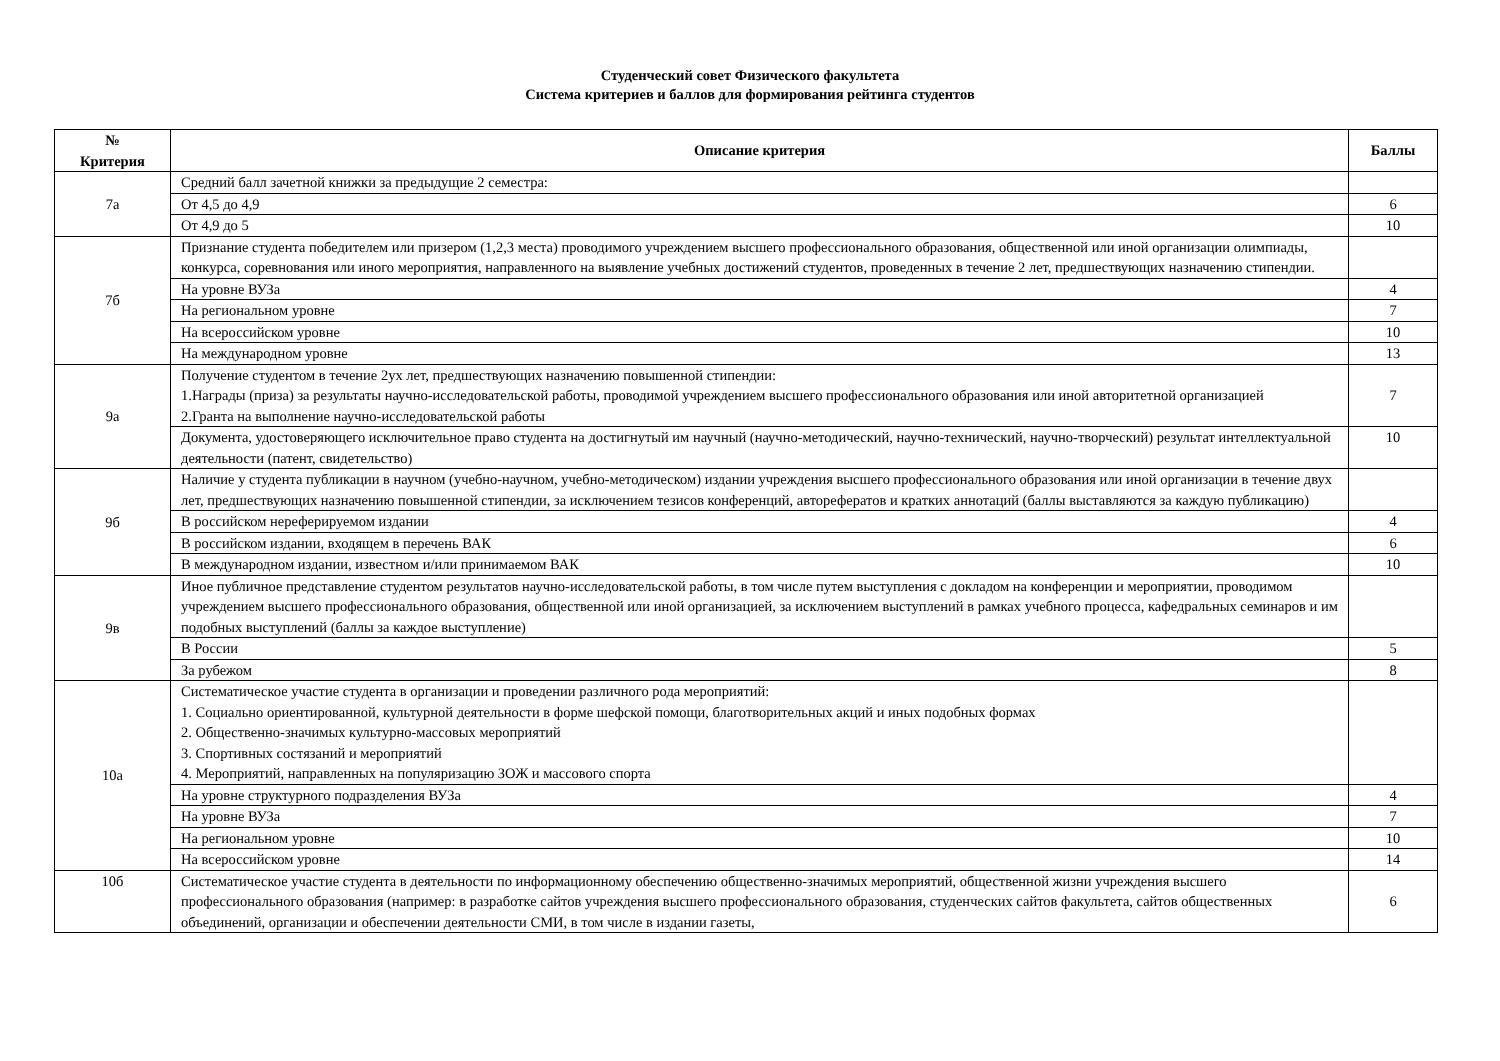Студенческий совет Физического факультета
Система критериев и баллов для формирования рейтинга студентов
| № Критерия | Описание критерия | Баллы |
| --- | --- | --- |
| 7а | Средний балл зачетной книжки за предыдущие 2 семестра: | |
| | От 4,5 до 4,9 | 6 |
| | От 4,9 до 5 | 10 |
| 7б | Признание студента победителем или призером (1,2,3 места) проводимого учреждением высшего профессионального образования, общественной или иной организации олимпиады, конкурса, соревнования или иного мероприятия, направленного на выявление учебных достижений студентов, проведенных в течение 2 лет, предшествующих назначению стипендии. | |
| | На уровне ВУЗа | 4 |
| | На региональном уровне | 7 |
| | На всероссийском уровне | 10 |
| | На международном уровне | 13 |
| 9а | Получение студентом в течение 2ух лет, предшествующих назначению повышенной стипендии: 1.Награды (приза) за результаты научно-исследовательской работы, проводимой учреждением высшего профессионального образования или иной авторитетной организацией 2.Гранта на выполнение научно-исследовательской работы | 7 |
| | Документа, удостоверяющего исключительное право студента на достигнутый им научный (научно-методический, научно-технический, научно-творческий) результат интеллектуальной деятельности (патент, свидетельство) | 10 |
| 9б | Наличие у студента публикации в научном (учебно-научном, учебно-методическом) издании учреждения высшего профессионального образования или иной организации в течение двух лет, предшествующих назначению повышенной стипендии, за исключением тезисов конференций, авторефератов и кратких аннотаций (баллы выставляются за каждую публикацию) | |
| | В российском нереферируемом издании | 4 |
| | В российском издании, входящем в перечень ВАК | 6 |
| | В международном издании, известном и/или принимаемом ВАК | 10 |
| 9в | Иное публичное представление студентом результатов научно-исследовательской работы, в том числе путем выступления с докладом на конференции и мероприятии, проводимом учреждением высшего профессионального образования, общественной или иной организацией, за исключением выступлений в рамках учебного процесса, кафедральных семинаров и им подобных выступлений (баллы за каждое выступление) | |
| | В России | 5 |
| | За рубежом | 8 |
| 10а | Систематическое участие студента в организации и проведении различного рода мероприятий: 1. Социально ориентированной, культурной деятельности в форме шефской помощи, благотворительных акций и иных подобных формах 2. Общественно-значимых культурно-массовых мероприятий 3. Спортивных состязаний и мероприятий 4. Мероприятий, направленных на популяризацию ЗОЖ и массового спорта | |
| | На уровне структурного подразделения ВУЗа | 4 |
| | На уровне ВУЗа | 7 |
| | На региональном уровне | 10 |
| | На всероссийском уровне | 14 |
| 10б | Систематическое участие студента в деятельности по информационному обеспечению общественно-значимых мероприятий, общественной жизни учреждения высшего профессионального образования (например: в разработке сайтов учреждения высшего профессионального образования, студенческих сайтов факультета, сайтов общественных объединений, организации и обеспечении деятельности СМИ, в том числе в издании газеты, | 6 |